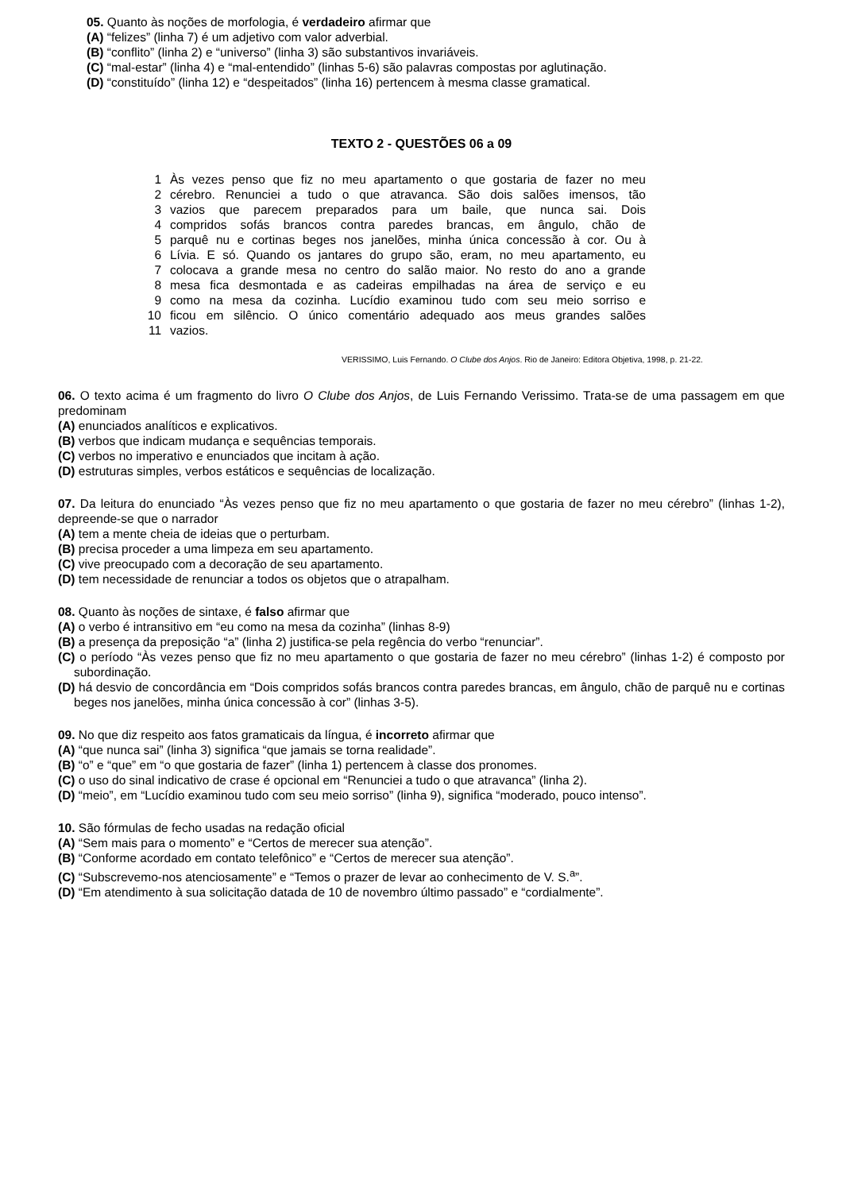05. Quanto às noções de morfologia, é verdadeiro afirmar que
(A) “felizes” (linha 7) é um adjetivo com valor adverbial.
(B) “conflito” (linha 2) e “universo” (linha 3) são substantivos invariáveis.
(C) “mal-estar” (linha 4) e “mal-entendido” (linhas 5-6) são palavras compostas por aglutinação.
(D) “constituído” (linha 12) e “despeitados” (linha 16) pertencem à mesma classe gramatical.
TEXTO 2 - QUESTÕES 06 a 09
1 Às vezes penso que fiz no meu apartamento o que gostaria de fazer no meu
2 cérebro. Renunciei a tudo o que atravanca. São dois salões imensos, tão
3 vazios que parecem preparados para um baile, que nunca sai. Dois
4 compridos sofás brancos contra paredes brancas, em ângulo, chão de
5 parquê nu e cortinas beges nos janelões, minha única concessão à cor. Ou à
6 Lívia. E só. Quando os jantares do grupo são, eram, no meu apartamento, eu
7 colocava a grande mesa no centro do salão maior. No resto do ano a grande
8 mesa fica desmontada e as cadeiras empilhadas na área de serviço e eu
9 como na mesa da cozinha. Lucídio examinou tudo com seu meio sorriso e
10 ficou em silêncio. O único comentário adequado aos meus grandes salões
11 vazios.
VERISSIMO, Luis Fernando. O Clube dos Anjos. Rio de Janeiro: Editora Objetiva, 1998, p. 21-22.
06. O texto acima é um fragmento do livro O Clube dos Anjos, de Luis Fernando Verissimo. Trata-se de uma passagem em que predominam
(A) enunciados analíticos e explicativos.
(B) verbos que indicam mudança e sequências temporais.
(C) verbos no imperativo e enunciados que incitam à ação.
(D) estruturas simples, verbos estáticos e sequências de localização.
07. Da leitura do enunciado “Às vezes penso que fiz no meu apartamento o que gostaria de fazer no meu cérebro” (linhas 1-2), depreende-se que o narrador
(A) tem a mente cheia de ideias que o perturbam.
(B) precisa proceder a uma limpeza em seu apartamento.
(C) vive preocupado com a decoração de seu apartamento.
(D) tem necessidade de renunciar a todos os objetos que o atrapalham.
08. Quanto às noções de sintaxe, é falso afirmar que
(A) o verbo é intransitivo em “eu como na mesa da cozinha” (linhas 8-9)
(B) a presença da preposição “a” (linha 2) justifica-se pela regência do verbo “renunciar”.
(C) o período “Às vezes penso que fiz no meu apartamento o que gostaria de fazer no meu cérebro” (linhas 1-2) é composto por subordinação.
(D) há desvio de concordância em “Dois compridos sofás brancos contra paredes brancas, em ângulo, chão de parquê nu e cortinas beges nos janelões, minha única concessão à cor” (linhas 3-5).
09. No que diz respeito aos fatos gramaticais da língua, é incorreto afirmar que
(A) “que nunca sai” (linha 3) significa “que jamais se torna realidade”.
(B) “o” e “que” em “o que gostaria de fazer” (linha 1) pertencem à classe dos pronomes.
(C) o uso do sinal indicativo de crase é opcional em “Renunciei a tudo o que atravanca” (linha 2).
(D) “meio”, em “Lucídio examinou tudo com seu meio sorriso” (linha 9), significa “moderado, pouco intenso”.
10. São fórmulas de fecho usadas na redação oficial
(A) “Sem mais para o momento” e “Certos de merecer sua atenção”.
(B) “Conforme acordado em contato telefônico” e “Certos de merecer sua atenção”.
(C) “Subscrevemo-nos atenciosamente” e “Temos o prazer de levar ao conhecimento de V. S.<sup>a</sup>”.
(D) “Em atendimento à sua solicitação datada de 10 de novembro último passado” e “cordialmente”.